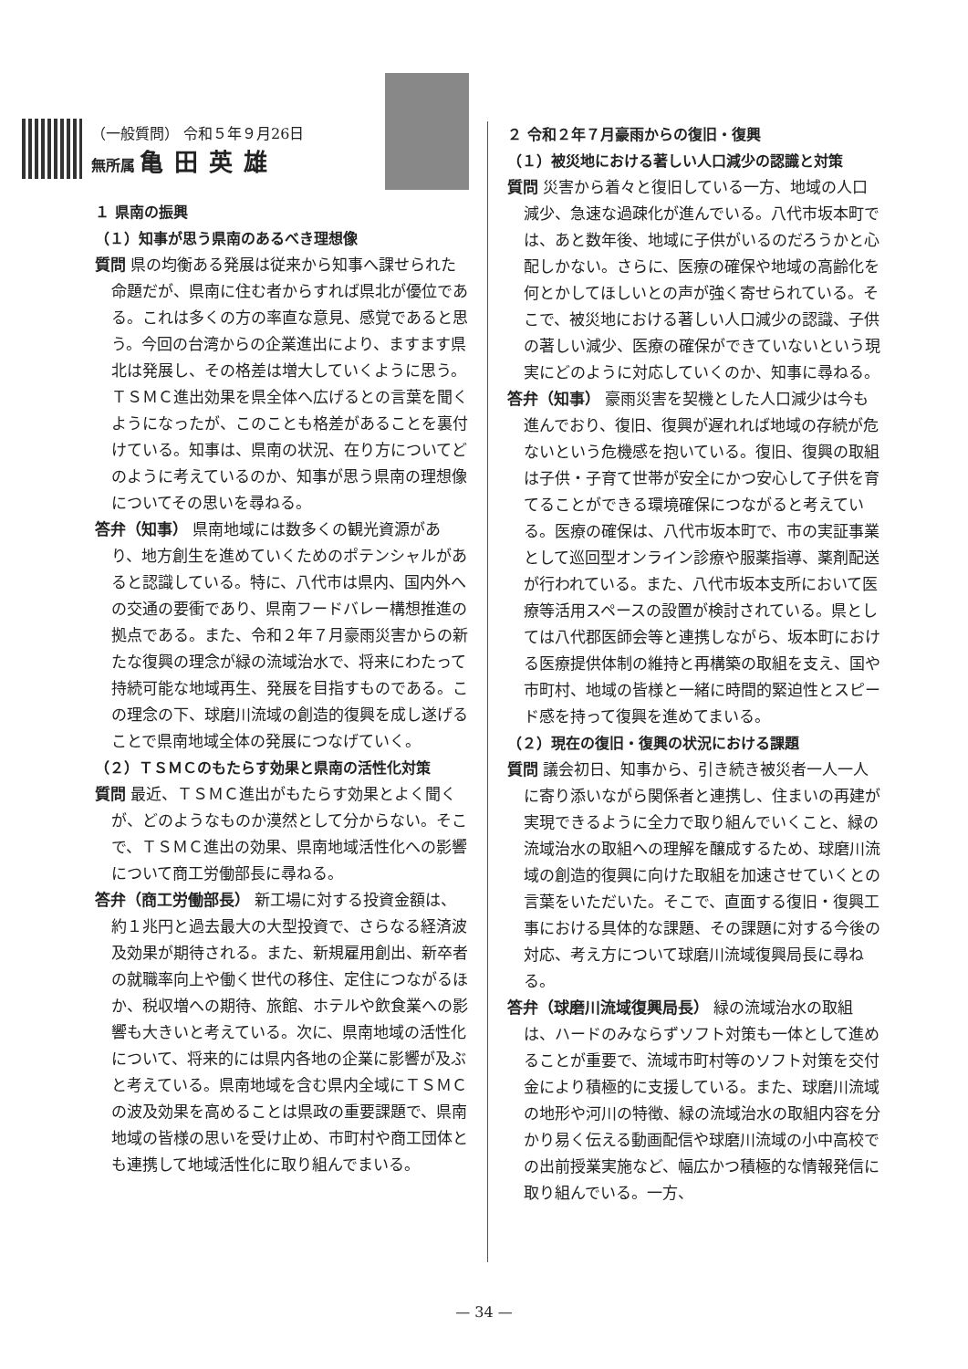（一般質問） 令和５年９月26日
無所属 亀田英雄
１ 県南の振興
（１）知事が思う県南のあるべき理想像
質問 県の均衡ある発展は従来から知事へ課せられた命題だが、県南に住む者からすれば県北が優位である。これは多くの方の率直な意見、感覚であると思う。今回の台湾からの企業進出により、ますます県北は発展し、その格差は増大していくように思う。ＴＳＭＣ進出効果を県全体へ広げるとの言葉を聞くようになったが、このことも格差があることを裏付けている。知事は、県南の状況、在り方についてどのように考えているのか、知事が思う県南の理想像についてその思いを尋ねる。
答弁（知事） 県南地域には数多くの観光資源があり、地方創生を進めていくためのポテンシャルがあると認識している。特に、八代市は県内、国内外への交通の要衝であり、県南フードバレー構想推進の拠点である。また、令和２年７月豪雨災害からの新たな復興の理念が緑の流域治水で、将来にわたって持続可能な地域再生、発展を目指すものである。この理念の下、球磨川流域の創造的復興を成し遂げることで県南地域全体の発展につなげていく。
（２）ＴＳＭＣのもたらす効果と県南の活性化対策
質問 最近、ＴＳＭＣ進出がもたらす効果とよく聞くが、どのようなものか漠然として分からない。そこで、ＴＳＭＣ進出の効果、県南地域活性化への影響について商工労働部長に尋ねる。
答弁（商工労働部長） 新工場に対する投資金額は、約１兆円と過去最大の大型投資で、さらなる経済波及効果が期待される。また、新規雇用創出、新卒者の就職率向上や働く世代の移住、定住につながるほか、税収増への期待、旅館、ホテルや飲食業への影響も大きいと考えている。次に、県南地域の活性化について、将来的には県内各地の企業に影響が及ぶと考えている。県南地域を含む県内全域にＴＳＭＣの波及効果を高めることは県政の重要課題で、県南地域の皆様の思いを受け止め、市町村や商工団体とも連携して地域活性化に取り組んでまいる。
２ 令和２年７月豪雨からの復旧・復興
（１）被災地における著しい人口減少の認識と対策
質問 災害から着々と復旧している一方、地域の人口減少、急速な過疎化が進んでいる。八代市坂本町では、あと数年後、地域に子供がいるのだろうかと心配しかない。さらに、医療の確保や地域の高齢化を何とかしてほしいとの声が強く寄せられている。そこで、被災地における著しい人口減少の認識、子供の著しい減少、医療の確保ができていないという現実にどのように対応していくのか、知事に尋ねる。
答弁（知事） 豪雨災害を契機とした人口減少は今も進んでおり、復旧、復興が遅れれば地域の存続が危ないという危機感を抱いている。復旧、復興の取組は子供・子育て世帯が安全にかつ安心して子供を育てることができる環境確保につながると考えている。医療の確保は、八代市坂本町で、市の実証事業として巡回型オンライン診療や服薬指導、薬剤配送が行われている。また、八代市坂本支所において医療等活用スペースの設置が検討されている。県としては八代郡医師会等と連携しながら、坂本町における医療提供体制の維持と再構築の取組を支え、国や市町村、地域の皆様と一緒に時間的緊迫性とスピード感を持って復興を進めてまいる。
（２）現在の復旧・復興の状況における課題
質問 議会初日、知事から、引き続き被災者一人一人に寄り添いながら関係者と連携し、住まいの再建が実現できるように全力で取り組んでいくこと、緑の流域治水の取組への理解を醸成するため、球磨川流域の創造的復興に向けた取組を加速させていくとの言葉をいただいた。そこで、直面する復旧・復興工事における具体的な課題、その課題に対する今後の対応、考え方について球磨川流域復興局長に尋ねる。
答弁（球磨川流域復興局長） 緑の流域治水の取組は、ハードのみならずソフト対策も一体として進めることが重要で、流域市町村等のソフト対策を交付金により積極的に支援している。また、球磨川流域の地形や河川の特徴、緑の流域治水の取組内容を分かり易く伝える動画配信や球磨川流域の小中高校での出前授業実施など、幅広かつ積極的な情報発信に取り組んでいる。一方、
— 34 —